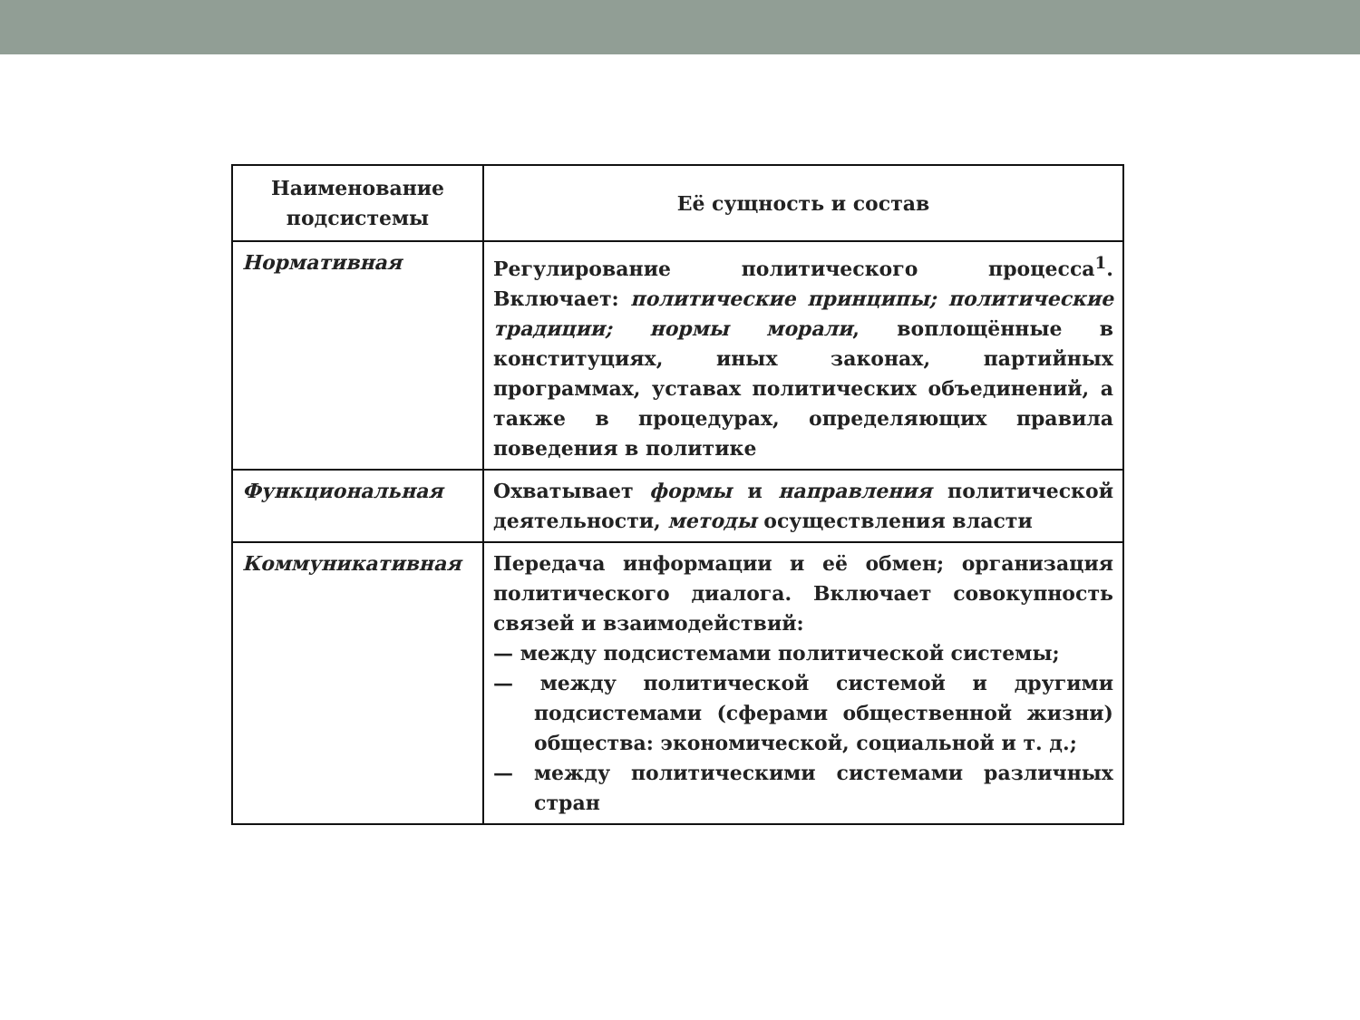| Наименование подсистемы | Её сущность и состав |
| --- | --- |
| Нормативная | Регулирование политического процесса<sup>1</sup>. Включает: политические принципы; политические традиции; нормы морали , воплощённые в конституциях, иных законах, партийных программах, уставах политических объединений, а также в процедурах, определяющих правила поведения в политике |
| Функциональная | Охватывает формы и направления политической деятельности, методы осуществления власти |
| Коммуникативная | Передача информации и её обмен; организация политического диалога. Включает совокупность связей и взаимодействий: — между подсистемами политической системы; — между политической системой и другими подсистемами (сферами общественной жизни) общества: экономической, социальной и т. д.; — между политическими системами различных стран |